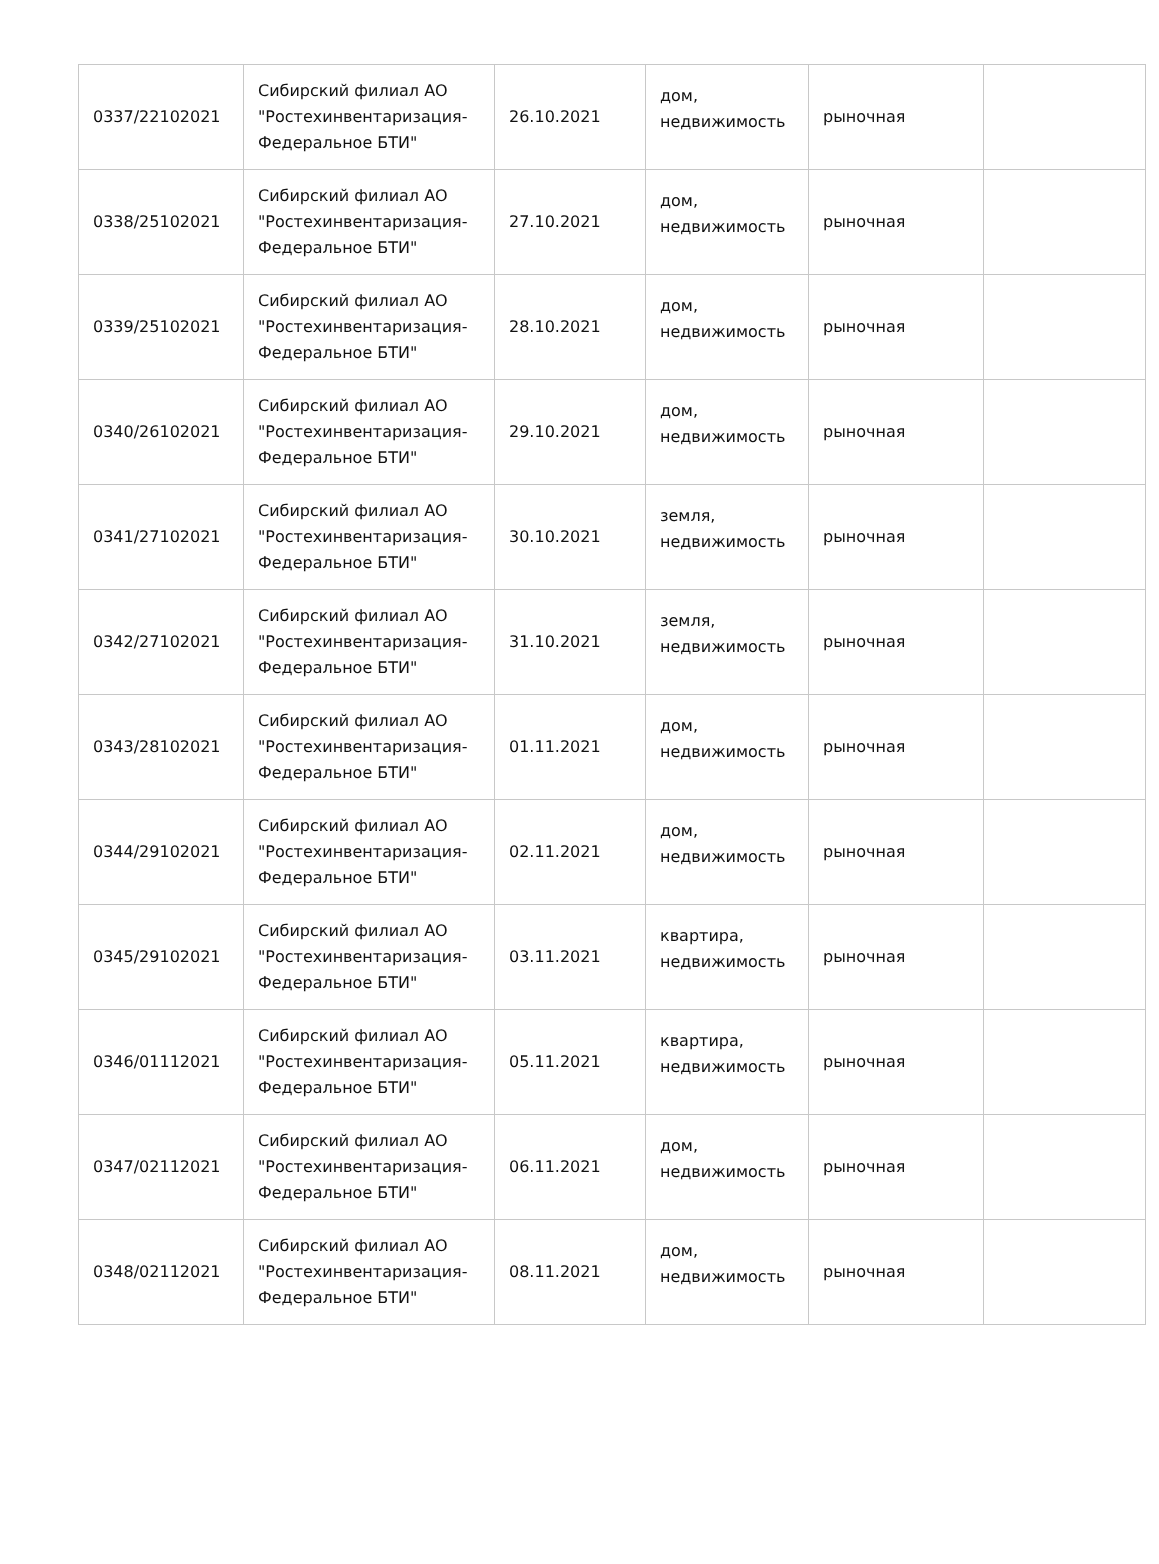| 0337/22102021 | Сибирский филиал АО "Ростехинвентаризация-Федеральное БТИ" | 26.10.2021 | дом, недвижимость | рыночная | |
| 0338/25102021 | Сибирский филиал АО "Ростехинвентаризация-Федеральное БТИ" | 27.10.2021 | дом, недвижимость | рыночная | |
| 0339/25102021 | Сибирский филиал АО "Ростехинвентаризация-Федеральное БТИ" | 28.10.2021 | дом, недвижимость | рыночная | |
| 0340/26102021 | Сибирский филиал АО "Ростехинвентаризация-Федеральное БТИ" | 29.10.2021 | дом, недвижимость | рыночная | |
| 0341/27102021 | Сибирский филиал АО "Ростехинвентаризация-Федеральное БТИ" | 30.10.2021 | земля, недвижимость | рыночная | |
| 0342/27102021 | Сибирский филиал АО "Ростехинвентаризация-Федеральное БТИ" | 31.10.2021 | земля, недвижимость | рыночная | |
| 0343/28102021 | Сибирский филиал АО "Ростехинвентаризация-Федеральное БТИ" | 01.11.2021 | дом, недвижимость | рыночная | |
| 0344/29102021 | Сибирский филиал АО "Ростехинвентаризация-Федеральное БТИ" | 02.11.2021 | дом, недвижимость | рыночная | |
| 0345/29102021 | Сибирский филиал АО "Ростехинвентаризация-Федеральное БТИ" | 03.11.2021 | квартира, недвижимость | рыночная | |
| 0346/01112021 | Сибирский филиал АО "Ростехинвентаризация-Федеральное БТИ" | 05.11.2021 | квартира, недвижимость | рыночная | |
| 0347/02112021 | Сибирский филиал АО "Ростехинвентаризация-Федеральное БТИ" | 06.11.2021 | дом, недвижимость | рыночная | |
| 0348/02112021 | Сибирский филиал АО "Ростехинвентаризация-Федеральное БТИ" | 08.11.2021 | дом, недвижимость | рыночная | |